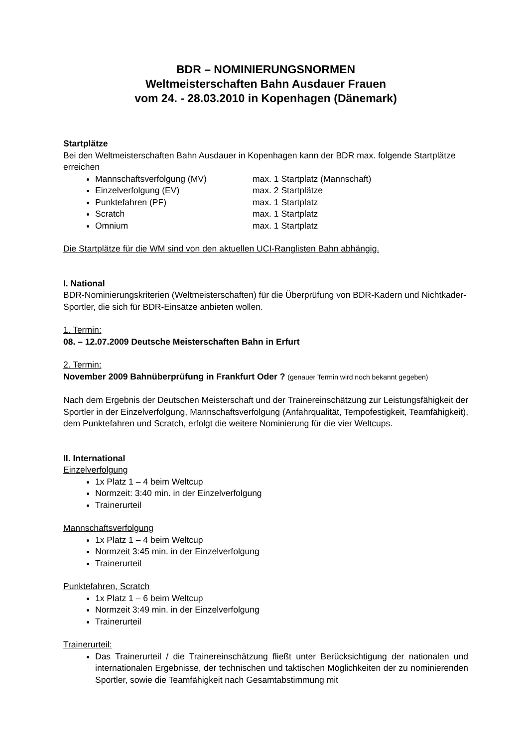BDR – NOMINIERUNGSNORMEN
Weltmeisterschaften Bahn Ausdauer Frauen
vom 24. - 28.03.2010 in Kopenhagen (Dänemark)
Startplätze
Bei den Weltmeisterschaften Bahn Ausdauer in Kopenhagen kann der BDR max. folgende Startplätze erreichen
Mannschaftsverfolgung (MV) max. 1 Startplatz (Mannschaft)
Einzelverfolgung (EV) max. 2 Startplätze
Punktefahren (PF) max. 1 Startplatz
Scratch max. 1 Startplatz
Omnium max. 1 Startplatz
Die Startplätze für die WM sind von den aktuellen UCI-Ranglisten Bahn abhängig.
I. National
BDR-Nominierungskriterien (Weltmeisterschaften) für die Überprüfung von BDR-Kadern und Nichtkader-Sportler, die sich für BDR-Einsätze anbieten wollen.
1. Termin:
08. – 12.07.2009 Deutsche Meisterschaften Bahn in Erfurt
2. Termin:
November 2009 Bahnüberprüfung in Frankfurt Oder ? (genauer Termin wird noch bekannt gegeben)
Nach dem Ergebnis der Deutschen Meisterschaft und der Trainereinschätzung zur Leistungsfähigkeit der Sportler in der Einzelverfolgung, Mannschaftsverfolgung (Anfahrqualität, Tempofestigkeit, Teamfähigkeit), dem Punktefahren und Scratch, erfolgt die weitere Nominierung für die vier Weltcups.
II. International
Einzelverfolgung
1x Platz 1 – 4 beim Weltcup
Normzeit: 3:40 min. in der Einzelverfolgung
Trainerurteil
Mannschaftsverfolgung
1x Platz 1 – 4 beim Weltcup
Normzeit 3:45 min. in der Einzelverfolgung
Trainerurteil
Punktefahren, Scratch
1x Platz 1 – 6 beim Weltcup
Normzeit 3:49 min. in der Einzelverfolgung
Trainerurteil
Trainerurteil:
Das Trainerurteil / die Trainereinschätzung fließt unter Berücksichtigung der nationalen und internationalen Ergebnisse, der technischen und taktischen Möglichkeiten der zu nominierenden Sportler, sowie die Teamfähigkeit nach Gesamtabstimmung mit